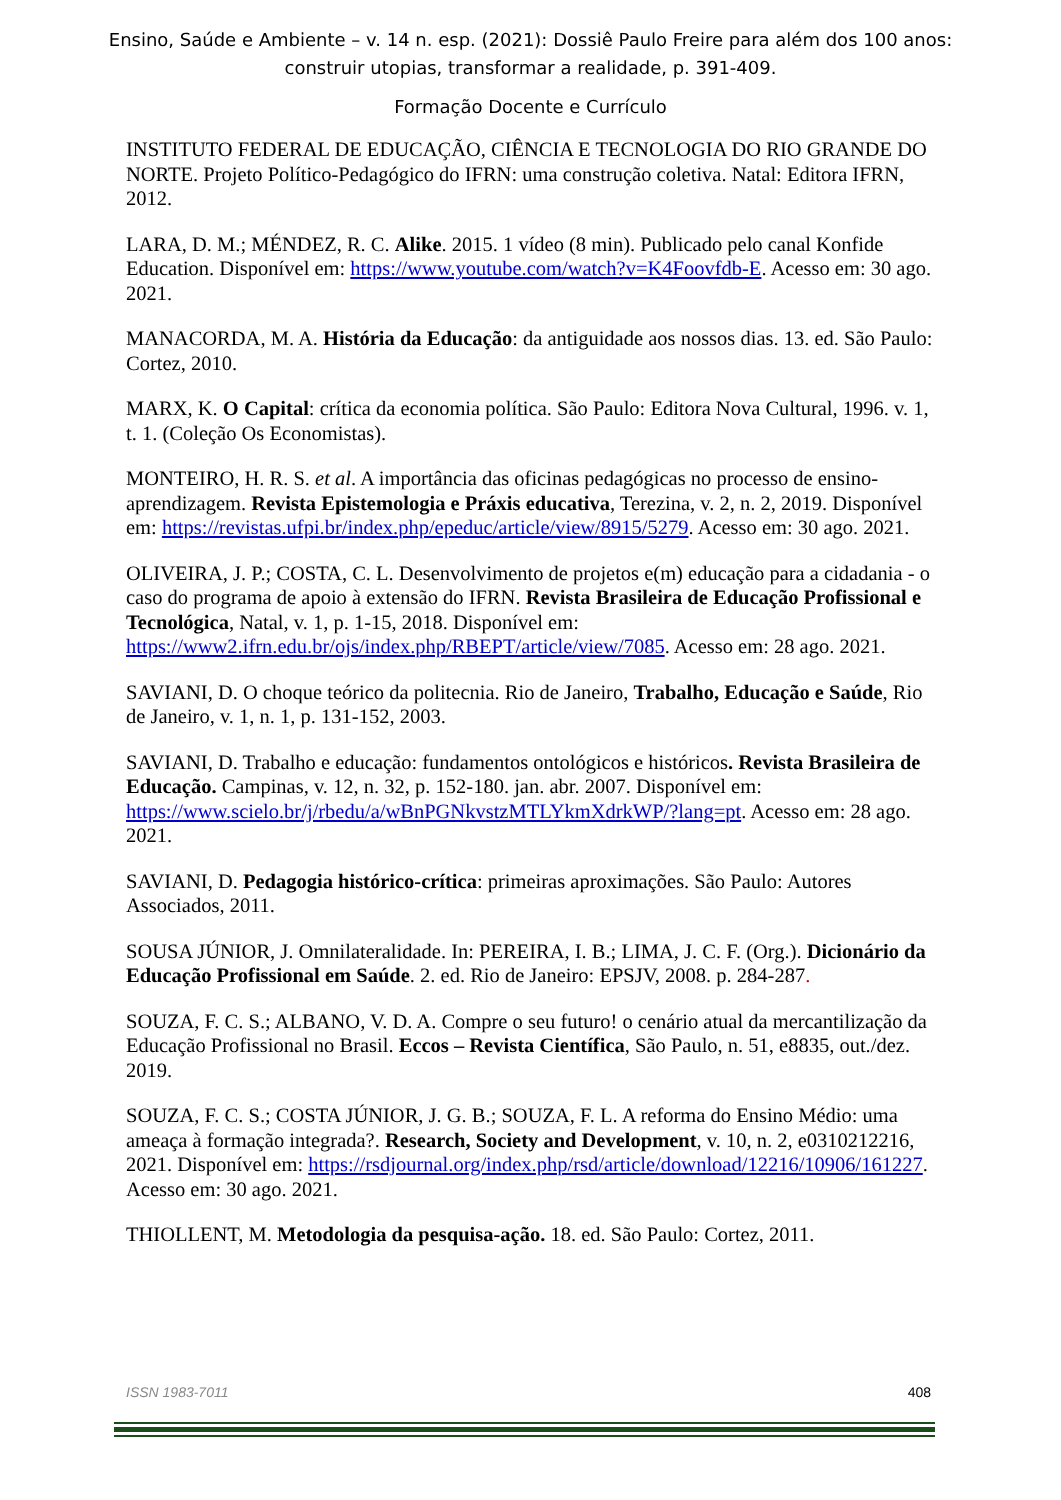Ensino, Saúde e Ambiente – v. 14 n. esp. (2021): Dossiê Paulo Freire para além dos 100 anos:
construir utopias, transformar a realidade, p. 391-409.
Formação Docente e Currículo
INSTITUTO FEDERAL DE EDUCAÇÃO, CIÊNCIA E TECNOLOGIA DO RIO GRANDE DO NORTE. Projeto Político-Pedagógico do IFRN: uma construção coletiva. Natal: Editora IFRN, 2012.
LARA, D. M.; MÉNDEZ, R. C. Alike. 2015. 1 vídeo (8 min). Publicado pelo canal Konfide Education. Disponível em: https://www.youtube.com/watch?v=K4Foovfdb-E. Acesso em: 30 ago. 2021.
MANACORDA, M. A. História da Educação: da antiguidade aos nossos dias. 13. ed. São Paulo: Cortez, 2010.
MARX, K. O Capital: crítica da economia política. São Paulo: Editora Nova Cultural, 1996. v. 1, t. 1. (Coleção Os Economistas).
MONTEIRO, H. R. S. et al. A importância das oficinas pedagógicas no processo de ensino-aprendizagem. Revista Epistemologia e Práxis educativa, Terezina, v. 2, n. 2, 2019. Disponível em: https://revistas.ufpi.br/index.php/epeduc/article/view/8915/5279. Acesso em: 30 ago. 2021.
OLIVEIRA, J. P.; COSTA, C. L. Desenvolvimento de projetos e(m) educação para a cidadania - o caso do programa de apoio à extensão do IFRN. Revista Brasileira de Educação Profissional e Tecnológica, Natal, v. 1, p. 1-15, 2018. Disponível em: https://www2.ifrn.edu.br/ojs/index.php/RBEPT/article/view/7085. Acesso em: 28 ago. 2021.
SAVIANI, D. O choque teórico da politecnia. Rio de Janeiro, Trabalho, Educação e Saúde, Rio de Janeiro, v. 1, n. 1, p. 131-152, 2003.
SAVIANI, D. Trabalho e educação: fundamentos ontológicos e históricos. Revista Brasileira de Educação. Campinas, v. 12, n. 32, p. 152-180. jan. abr. 2007. Disponível em: https://www.scielo.br/j/rbedu/a/wBnPGNkvstzMTLYkmXdrkWP/?lang=pt. Acesso em: 28 ago. 2021.
SAVIANI, D. Pedagogia histórico-crítica: primeiras aproximações. São Paulo: Autores Associados, 2011.
SOUSA JÚNIOR, J. Omnilateralidade. In: PEREIRA, I. B.; LIMA, J. C. F. (Org.). Dicionário da Educação Profissional em Saúde. 2. ed. Rio de Janeiro: EPSJV, 2008. p. 284-287.
SOUZA, F. C. S.; ALBANO, V. D. A. Compre o seu futuro! o cenário atual da mercantilização da Educação Profissional no Brasil. Eccos – Revista Científica, São Paulo, n. 51, e8835, out./dez. 2019.
SOUZA, F. C. S.; COSTA JÚNIOR, J. G. B.; SOUZA, F. L. A reforma do Ensino Médio: uma ameaça à formação integrada?. Research, Society and Development, v. 10, n. 2, e0310212216, 2021. Disponível em: https://rsdjournal.org/index.php/rsd/article/download/12216/10906/161227. Acesso em: 30 ago. 2021.
THIOLLENT, M. Metodologia da pesquisa-ação. 18. ed. São Paulo: Cortez, 2011.
ISSN 1983-7011 408